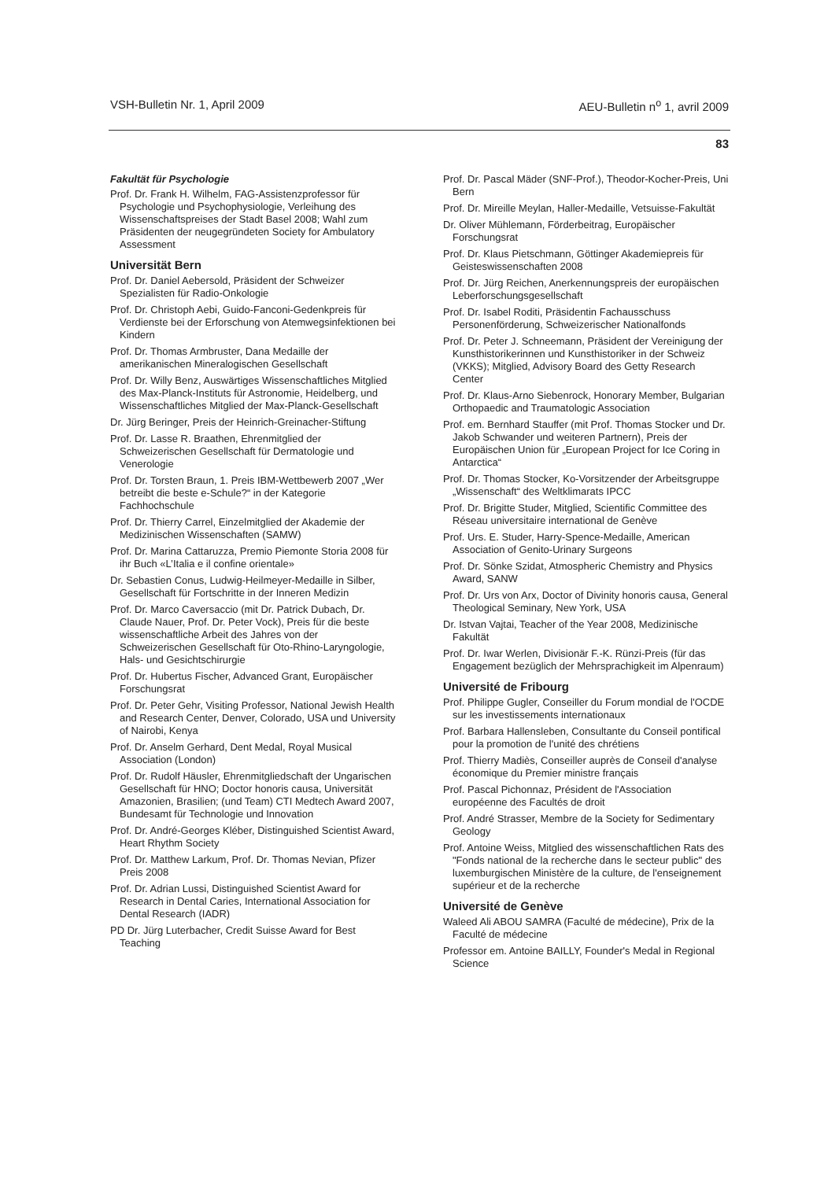VSH-Bulletin Nr. 1, April 2009 AEU-Bulletin n<sup>o</sup> 1, avril 2009
83
Fakultät für Psychologie
Prof. Dr. Frank H. Wilhelm, FAG-Assistenzprofessor für Psychologie und Psychophysiologie, Verleihung des Wissenschaftspreises der Stadt Basel 2008; Wahl zum Präsidenten der neugegründeten Society for Ambulatory Assessment
Universität Bern
Prof. Dr. Daniel Aebersold, Präsident der Schweizer Spezialisten für Radio-Onkologie
Prof. Dr. Christoph Aebi, Guido-Fanconi-Gedenkpreis für Verdienste bei der Erforschung von Atemwegsinfektionen bei Kindern
Prof. Dr. Thomas Armbruster, Dana Medaille der amerikanischen Mineralogischen Gesellschaft
Prof. Dr. Willy Benz, Auswärtiges Wissenschaftliches Mitglied des Max-Planck-Instituts für Astronomie, Heidelberg, und Wissenschaftliches Mitglied der Max-Planck-Gesellschaft
Dr. Jürg Beringer, Preis der Heinrich-Greinacher-Stiftung
Prof. Dr. Lasse R. Braathen, Ehrenmitglied der Schweizerischen Gesellschaft für Dermatologie und Venerologie
Prof. Dr. Torsten Braun, 1. Preis IBM-Wettbewerb 2007 „Wer betreibt die beste e-Schule?“ in der Kategorie Fachhochschule
Prof. Dr. Thierry Carrel, Einzelmitglied der Akademie der Medizinischen Wissenschaften (SAMW)
Prof. Dr. Marina Cattaruzza, Premio Piemonte Storia 2008 für ihr Buch «L’Italia e il confine orientale»
Dr. Sebastien Conus, Ludwig-Heilmeyer-Medaille in Silber, Gesellschaft für Fortschritte in der Inneren Medizin
Prof. Dr. Marco Caversaccio (mit Dr. Patrick Dubach, Dr. Claude Nauer, Prof. Dr. Peter Vock), Preis für die beste wissenschaftliche Arbeit des Jahres von der Schweizerischen Gesellschaft für Oto-Rhino-Laryngologie, Hals- und Gesichtschirurgie
Prof. Dr. Hubertus Fischer, Advanced Grant, Europäischer Forschungsrat
Prof. Dr. Peter Gehr, Visiting Professor, National Jewish Health and Research Center, Denver, Colorado, USA und University of Nairobi, Kenya
Prof. Dr. Anselm Gerhard, Dent Medal, Royal Musical Association (London)
Prof. Dr. Rudolf Häusler, Ehrenmitgliedschaft der Ungarischen Gesellschaft für HNO; Doctor honoris causa, Universität Amazonien, Brasilien; (und Team) CTI Medtech Award 2007, Bundesamt für Technologie und Innovation
Prof. Dr. André-Georges Kléber, Distinguished Scientist Award, Heart Rhythm Society
Prof. Dr. Matthew Larkum, Prof. Dr. Thomas Nevian, Pfizer Preis 2008
Prof. Dr. Adrian Lussi, Distinguished Scientist Award for Research in Dental Caries, International Association for Dental Research (IADR)
PD Dr. Jürg Luterbacher, Credit Suisse Award for Best Teaching
Prof. Dr. Pascal Mäder (SNF-Prof.), Theodor-Kocher-Preis, Uni Bern
Prof. Dr. Mireille Meylan, Haller-Medaille, Vetsuisse-Fakultät
Dr. Oliver Mühlemann, Förderbeitrag, Europäischer Forschungsrat
Prof. Dr. Klaus Pietschmann, Göttinger Akademiepreis für Geisteswissenschaften 2008
Prof. Dr. Jürg Reichen, Anerkennungspreis der europäischen Leberforschungsgesellschaft
Prof. Dr. Isabel Roditi, Präsidentin Fachausschuss Personenförderung, Schweizerischer Nationalfonds
Prof. Dr. Peter J. Schneemann, Präsident der Vereinigung der Kunsthistorikerinnen und Kunsthistoriker in der Schweiz (VKKS); Mitglied, Advisory Board des Getty Research Center
Prof. Dr. Klaus-Arno Siebenrock, Honorary Member, Bulgarian Orthopaedic and Traumatologic Association
Prof. em. Bernhard Stauffer (mit Prof. Thomas Stocker und Dr. Jakob Schwander und weiteren Partnern), Preis der Europäischen Union für „European Project for Ice Coring in Antarctica“
Prof. Dr. Thomas Stocker, Ko-Vorsitzender der Arbeitsgruppe „Wissenschaft“ des Weltklimarats IPCC
Prof. Dr. Brigitte Studer, Mitglied, Scientific Committee des Réseau universitaire international de Genève
Prof. Urs. E. Studer, Harry-Spence-Medaille, American Association of Genito-Urinary Surgeons
Prof. Dr. Sönke Szidat, Atmospheric Chemistry and Physics Award, SANW
Prof. Dr. Urs von Arx, Doctor of Divinity honoris causa, General Theological Seminary, New York, USA
Dr. Istvan Vajtai, Teacher of the Year 2008, Medizinische Fakultät
Prof. Dr. Iwar Werlen, Divisionär F.-K. Rünzi-Preis (für das Engagement bezüglich der Mehrsprachigkeit im Alpenraum)
Université de Fribourg
Prof. Philippe Gugler, Conseiller du Forum mondial de l'OCDE sur les investissements internationaux
Prof. Barbara Hallensleben, Consultante du Conseil pontifical pour la promotion de l'unité des chrétiens
Prof. Thierry Madiès, Conseiller auprès de Conseil d'analyse économique du Premier ministre français
Prof. Pascal Pichonnaz, Président de l'Association européenne des Facultés de droit
Prof. André Strasser, Membre de la Society for Sedimentary Geology
Prof. Antoine Weiss, Mitglied des wissenschaftlichen Rats des "Fonds national de la recherche dans le secteur public" des luxemburgischen Ministère de la culture, de l'enseignement supérieur et de la recherche
Université de Genève
Waleed Ali ABOU SAMRA (Faculté de médecine), Prix de la Faculté de médecine
Professor em. Antoine BAILLY, Founder's Medal in Regional Science